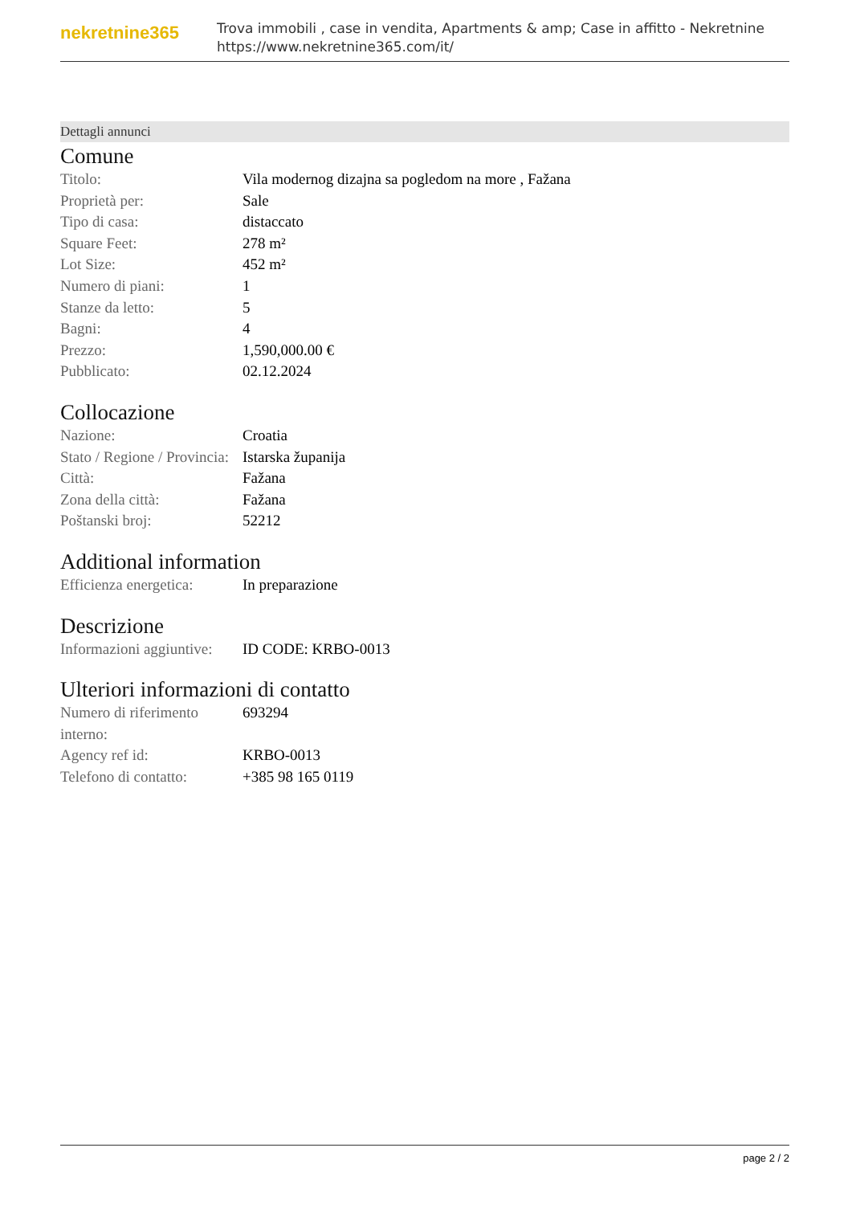nekretnine365
Trova immobili , case in vendita, Apartments & amp; Case in affitto - Nekretnine
https://www.nekretnine365.com/it/
Dettagli annunci
Comune
| Titolo: | Vila modernog dizajna sa pogledom na more , Fažana |
| Proprietà per: | Sale |
| Tipo di casa: | distaccato |
| Square Feet: | 278 m² |
| Lot Size: | 452 m² |
| Numero di piani: | 1 |
| Stanze da letto: | 5 |
| Bagni: | 4 |
| Prezzo: | 1,590,000.00 € |
| Pubblicato: | 02.12.2024 |
Collocazione
| Nazione: | Croatia |
| Stato / Regione / Provincia: | Istarska županija |
| Città: | Fažana |
| Zona della città: | Fažana |
| Poštanski broj: | 52212 |
Additional information
| Efficienza energetica: | In preparazione |
Descrizione
| Informazioni aggiuntive: | ID CODE: KRBO-0013 |
Ulteriori informazioni di contatto
| Numero di riferimento interno: | 693294 |
| Agency ref id: | KRBO-0013 |
| Telefono di contatto: | +385 98 165 0119 |
page 2 / 2